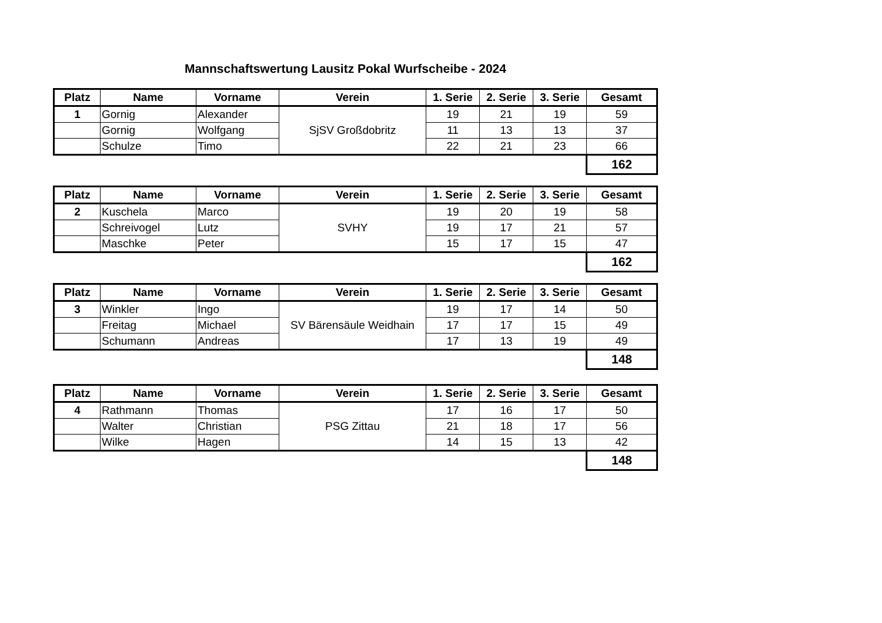Mannschaftswertung Lausitz Pokal Wurfscheibe - 2024
| Platz | Name | Vorname | Verein | 1. Serie | 2. Serie | 3. Serie | Gesamt |
| --- | --- | --- | --- | --- | --- | --- | --- |
| 1 | Gornig | Alexander | SjSV Großdobritz | 19 | 21 | 19 | 59 |
| | Gornig | Wolfgang | | 11 | 13 | 13 | 37 |
| | Schulze | Timo | | 22 | 21 | 23 | 66 |
| | | | | | | | 162 |
| Platz | Name | Vorname | Verein | 1. Serie | 2. Serie | 3. Serie | Gesamt |
| --- | --- | --- | --- | --- | --- | --- | --- |
| 2 | Kuschela | Marco | SVHY | 19 | 20 | 19 | 58 |
| | Schreivogel | Lutz | | 19 | 17 | 21 | 57 |
| | Maschke | Peter | | 15 | 17 | 15 | 47 |
| | | | | | | | 162 |
| Platz | Name | Vorname | Verein | 1. Serie | 2. Serie | 3. Serie | Gesamt |
| --- | --- | --- | --- | --- | --- | --- | --- |
| 3 | Winkler | Ingo | SV Bärensäule Weidhain | 19 | 17 | 14 | 50 |
| | Freitag | Michael | | 17 | 17 | 15 | 49 |
| | Schumann | Andreas | | 17 | 13 | 19 | 49 |
| | | | | | | | 148 |
| Platz | Name | Vorname | Verein | 1. Serie | 2. Serie | 3. Serie | Gesamt |
| --- | --- | --- | --- | --- | --- | --- | --- |
| 4 | Rathmann | Thomas | PSG Zittau | 17 | 16 | 17 | 50 |
| | Walter | Christian | | 21 | 18 | 17 | 56 |
| | Wilke | Hagen | | 14 | 15 | 13 | 42 |
| | | | | | | | 148 |